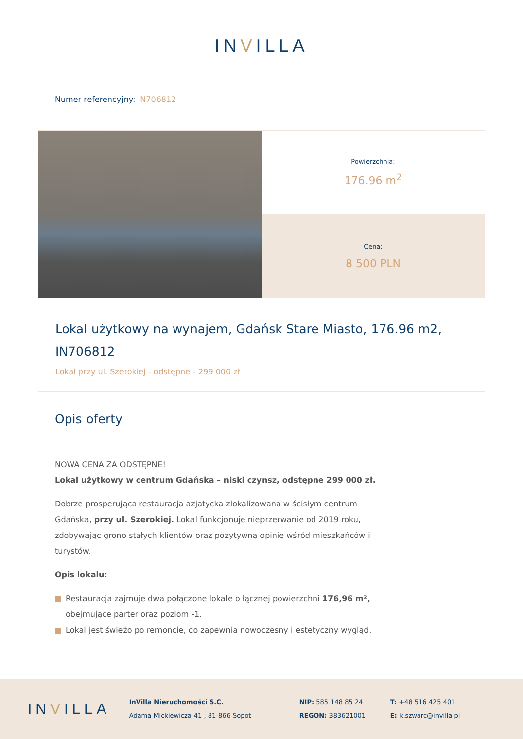INVILLA
Numer referencyjny: IN706812
Powierzchnia:
176.96 m<sup>2</sup>
Cena:
8 500 PLN
Lokal użytkowy na wynajem, Gdańsk Stare Miasto, 176.96 m2, IN706812
Lokal przy ul. Szerokiej - odstępne - 299 000 zł
Opis oferty
NOWA CENA ZA ODSTĘPNE!
Lokal użytkowy w centrum Gdańska – niski czynsz, odstępne 299 000 zł.
Dobrze prosperująca restauracja azjatycka zlokalizowana w ścisłym centrum Gdańska, przy ul. Szerokiej. Lokal funkcjonuje nieprzerwanie od 2019 roku, zdobywając grono stałych klientów oraz pozytywną opinię wśród mieszkańców i turystów.
Opis lokalu:
Restauracja zajmuje dwa połączone lokale o łącznej powierzchni 176,96 m², obejmujące parter oraz poziom -1.
Lokal jest świeżo po remoncie, co zapewnia nowoczesny i estetyczny wygląd.
INVILLA
InVilla Nieruchomości S.C.
Adama Mickiewicza 41 , 81-866 Sopot
NIP: 585 148 85 24
REGON: 383621001
T: +48 516 425 401
E: k.szwarc@invilla.pl